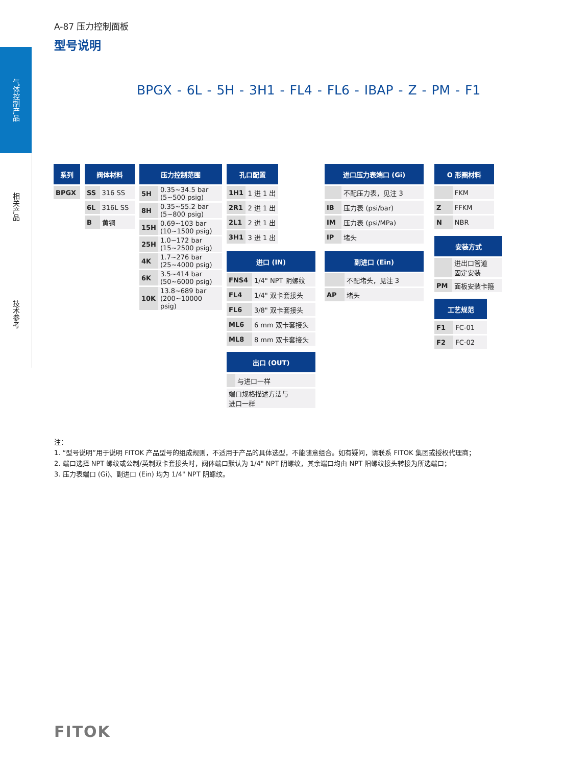气体控制产品
相关产品
技术参考
A-87 压力控制面板
型号说明
BPGX - 6L - 5H - 3H1 - FL4 - FL6 - IBAP - Z - PM - F1
| 系列 |
| --- |
| BPGX |
| 阀体材料 | |
| --- | --- |
| SS | 316 SS |
| 6L | 316L SS |
| B | 黄铜 |
| 压力控制范围 | |
| --- | --- |
| 5H | 0.35~34.5 bar (5~500 psig) |
| 8H | 0.35~55.2 bar (5~800 psig) |
| 15H | 0.69~103 bar (10~1500 psig) |
| 25H | 1.0~172 bar (15~2500 psig) |
| 4K | 1.7~276 bar (25~4000 psig) |
| 6K | 3.5~414 bar (50~6000 psig) |
| 10K | 13.8~689 bar (200~10000 psig) |
| 孔口配置 | |
| --- | --- |
| 1H1 | 1 进 1 出 |
| 2R1 | 2 进 1 出 |
| 2L1 | 2 进 1 出 |
| 3H1 | 3 进 1 出 |
| 进口 (IN) | |
| --- | --- |
| FNS4 | 1/4" NPT 阴螺纹 |
| FL4 | 1/4" 双卡套接头 |
| FL6 | 3/8" 双卡套接头 |
| ML6 | 6 mm 双卡套接头 |
| ML8 | 8 mm 双卡套接头 |
| 出口 (OUT) | |
| --- | --- |
| | 与进口一样 |
| 端口规格描述方法与 进口一样 | |
| 进口压力表端口 (Gi) | |
| --- | --- |
| | 不配压力表，见注 3 |
| IB | 压力表 (psi/bar) |
| IM | 压力表 (psi/MPa) |
| IP | 堵头 |
| 副进口 (Ein) | |
| --- | --- |
| | 不配堵头，见注 3 |
| AP | 堵头 |
| O 形圈材料 | |
| --- | --- |
| | FKM |
| Z | FFKM |
| N | NBR |
| 安装方式 | |
| --- | --- |
| | 进出口管道 固定安装 |
| PM | 面板安装卡箍 |
| 工艺规范 | |
| --- | --- |
| F1 | FC-01 |
| F2 | FC-02 |
注：
1. “型号说明”用于说明 FITOK 产品型号的组成规则，不适用于产品的具体选型，不能随意组合。如有疑问，请联系 FITOK 集团或授权代理商；
2. 端口选择 NPT 螺纹或公制/英制双卡套接头时，阀体端口默认为 1/4" NPT 阴螺纹，其余端口均由 NPT 阳螺纹接头转接为所选端口；
3. 压力表端口 (Gi)、副进口 (Ein) 均为 1/4" NPT 阴螺纹。
FITOK